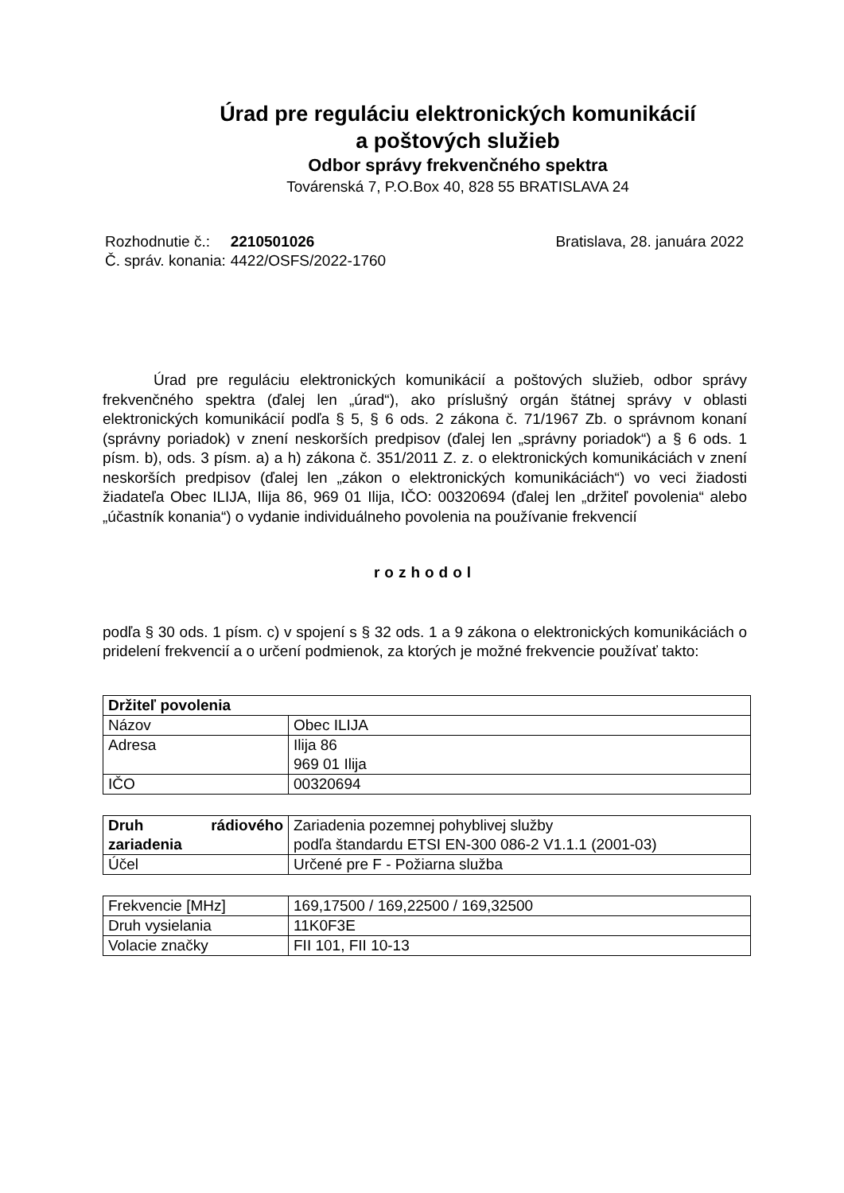Úrad pre reguláciu elektronických komunikácií
a poštových služieb
Odbor správy frekvenčného spektra
Továrenská 7, P.O.Box 40, 828 55 BRATISLAVA 24
| Rozhodnutie č.: | 2210501026 |
| Č. správ. konania: | 4422/OSFS/2022-1760 |
Bratislava, 28. januára 2022
Úrad pre reguláciu elektronických komunikácií a poštových služieb, odbor správy frekvenčného spektra (ďalej len „úrad“), ako príslušný orgán štátnej správy v oblasti elektronických komunikácií podľa § 5, § 6 ods. 2 zákona č. 71/1967 Zb. o správnom konaní (správny poriadok) v znení neskorších predpisov (ďalej len „správny poriadok“) a § 6 ods. 1 písm. b), ods. 3 písm. a) a h) zákona č. 351/2011 Z. z. o elektronických komunikáciách v znení neskorších predpisov (ďalej len „zákon o elektronických komunikáciách“) vo veci žiadosti žiadateľa Obec ILIJA, Ilija 86, 969 01 Ilija, IČO: 00320694 (ďalej len „držiteľ povolenia“ alebo „účastník konania“) o vydanie individuálneho povolenia na používanie frekvencií
rozhodol
podľa § 30 ods. 1 písm. c) v spojení s § 32 ods. 1 a 9 zákona o elektronických komunikáciách o pridelení frekvencií a o určení podmienok, za ktorých je možné frekvencie používať takto:
| Držiteľ povolenia | |
| Názov | Obec ILIJA |
| Adresa | Ilija 86 969 01 Ilija |
| IČO | 00320694 |
| Druh rádiového zariadenia | Zariadenia pozemnej pohyblivej služby podľa štandardu ETSI EN-300 086-2 V1.1.1 (2001-03) |
| Účel | Určené pre F - Požiarna služba |
| Frekvencie [MHz] | 169,17500 / 169,22500 / 169,32500 |
| Druh vysielania | 11K0F3E |
| Volacie značky | FII 101, FII 10-13 |